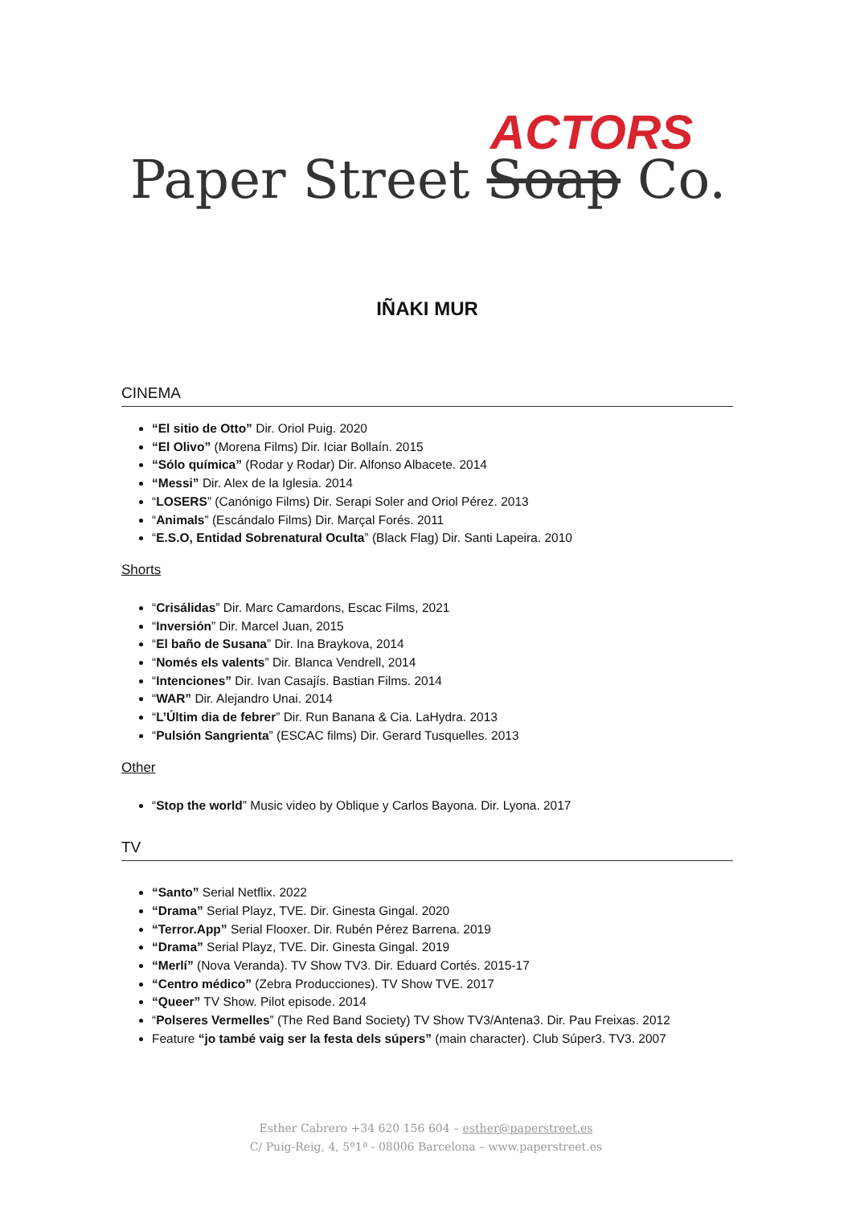Paper Street Soap Co.
ACTORS
IÑAKI MUR
CINEMA
“El sitio de Otto” Dir. Oriol Puig. 2020
“El Olivo” (Morena Films) Dir. Iciar Bollaín. 2015
“Sólo química” (Rodar y Rodar) Dir. Alfonso Albacete. 2014
“Messi” Dir. Alex de la Iglesia. 2014
“LOSERS” (Canónigo Films) Dir. Serapi Soler and Oriol Pérez. 2013
“Animals” (Escándalo Films) Dir. Marçal Forés. 2011
“E.S.O, Entidad Sobrenatural Oculta” (Black Flag) Dir. Santi Lapeira. 2010
Shorts
“Crisálidas” Dir. Marc Camardons, Escac Films, 2021
“Inversión” Dir. Marcel Juan, 2015
“El baño de Susana” Dir. Ina Braykova, 2014
“Només els valents” Dir. Blanca Vendrell, 2014
“Intenciones” Dir. Ivan Casajís. Bastian Films. 2014
“WAR” Dir. Alejandro Unai. 2014
“L’Últim dia de febrer” Dir. Run Banana & Cia. LaHydra. 2013
“Pulsión Sangrienta” (ESCAC films) Dir. Gerard Tusquelles. 2013
Other
“Stop the world” Music video by Oblique y Carlos Bayona. Dir. Lyona. 2017
TV
“Santo” Serial Netflix. 2022
“Drama” Serial Playz, TVE. Dir. Ginesta Gingal. 2020
“Terror.App” Serial Flooxer. Dir. Rubén Pérez Barrena. 2019
“Drama” Serial Playz, TVE. Dir. Ginesta Gingal. 2019
“Merlí” (Nova Veranda). TV Show TV3. Dir. Eduard Cortés. 2015-17
“Centro médico” (Zebra Producciones). TV Show TVE. 2017
“Queer” TV Show. Pilot episode. 2014
“Polseres Vermelles” (The Red Band Society) TV Show TV3/Antena3. Dir. Pau Freixas. 2012
Feature “jo també vaig ser la festa dels súpers” (main character). Club Súper3. TV3. 2007
Esther Cabrero +34 620 156 604 – esther@paperstreet.es
C/ Puig-Reig, 4, 5º1ª - 08006 Barcelona – www.paperstreet.es